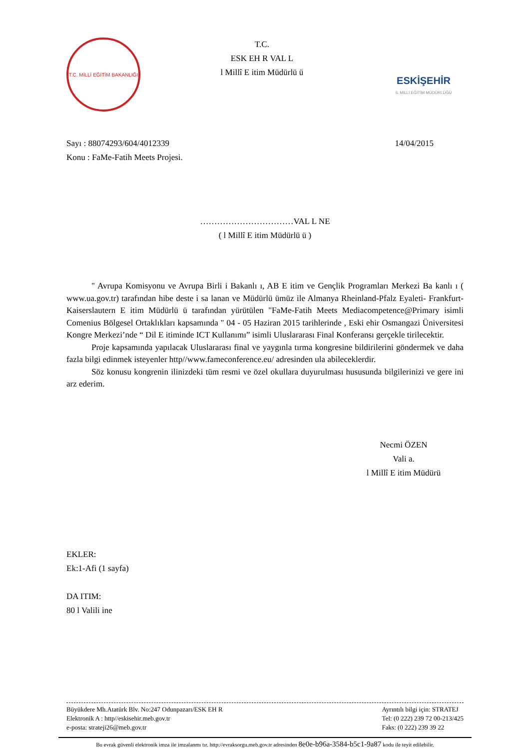T.C. MİLLİ EĞİTİM BAKANLIĞI
T.C.
ESK EH R VAL L
l Millî E itim Müdürlü ü
ESKİŞEHİR
İL MİLLİ EĞİTİM MÜDÜRLÜĞÜ
Sayı : 88074293/604/4012339 14/04/2015
Konu : FaMe-Fatih Meets Projesi.
……………………………VAL L NE
( l Millî E itim Müdürlü ü )
" Avrupa Komisyonu ve Avrupa Birli i Bakanlı ı, AB E itim ve Gençlik Programları Merkezi Ba kanlı ı ( www.ua.gov.tr) tarafından hibe deste i sa lanan ve Müdürlü ümüz ile Almanya Rheinland-Pfalz Eyaleti- Frankfurt-Kaiserslautern E itim Müdürlü ü tarafından yürütülen "FaMe-Fatih Meets Mediacompetence@Primary isimli Comenius Bölgesel Ortaklıkları kapsamında " 04 - 05 Haziran 2015 tarihlerinde , Eski ehir Osmangazi Üniversitesi Kongre Merkezi’nde “ Dil E itiminde ICT Kullanımı” isimli Uluslararası Final Konferansı gerçekle tirilecektir.
Proje kapsamında yapılacak Uluslararası final ve yaygınla tırma kongresine bildirilerini göndermek ve daha fazla bilgi edinmek isteyenler http//www.fameconference.eu/ adresinden ula abileceklerdir.
Söz konusu kongrenin ilinizdeki tüm resmi ve özel okullara duyurulması hususunda bilgilerinizi ve gere ini arz ederim.
Necmi ÖZEN
Vali a.
l Millî E itim Müdürü
EKLER:
Ek:1-Afi (1 sayfa)
DA ITIM:
80 l Valili ine
Büyükdere Mh.Atatürk Blv. No:247 Odunpazarı/ESK EH R
Elektronik A : http//eskisehir.meb.gov.tr
e-posta: strateji26@meb.gov.tr
Ayrıntılı bilgi için: STRATEJ
Tel: (0 222) 239 72 00-213/425
Faks: (0 222) 239 39 22
Bu evrak güvenli elektronik imza ile imzalanmı tır. http://evraksorgu.meb.gov.tr adresinden 8e0e-b96a-3584-b5c1-9a87 kodu ile teyit edilebilir.